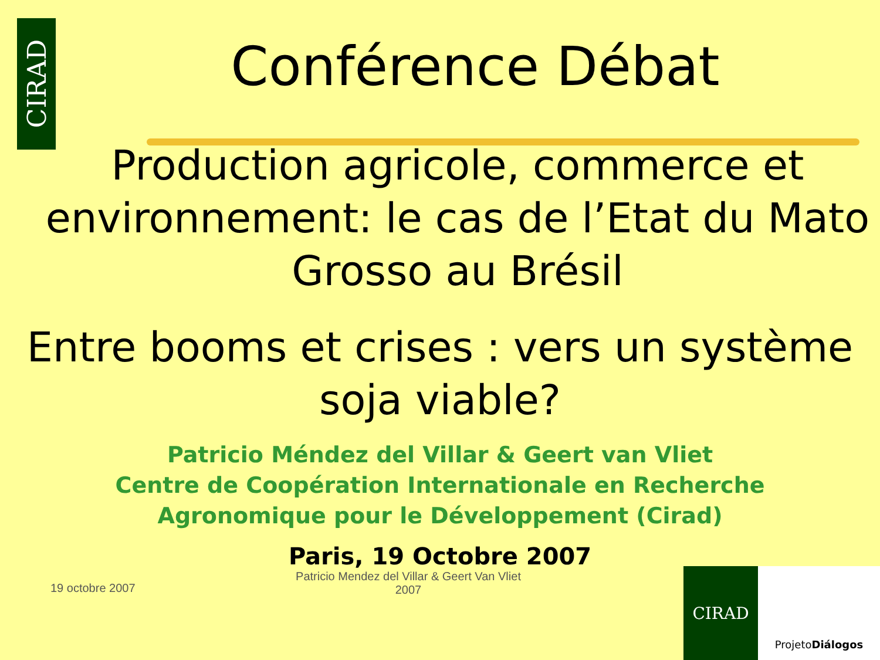CIRAD
Conférence Débat
Production agricole, commerce et environnement: le cas de l’Etat du Mato Grosso au Brésil
Entre booms et crises : vers un système soja viable?
Patricio Méndez del Villar & Geert van Vliet
Centre de Coopération Internationale en Recherche
Agronomique pour le Développement (Cirad)
Paris, 19 Octobre 2007
19 octobre 2007
Patricio Mendez del Villar & Geert Van Vliet
2007
CIRAD
Projeto Diálogos